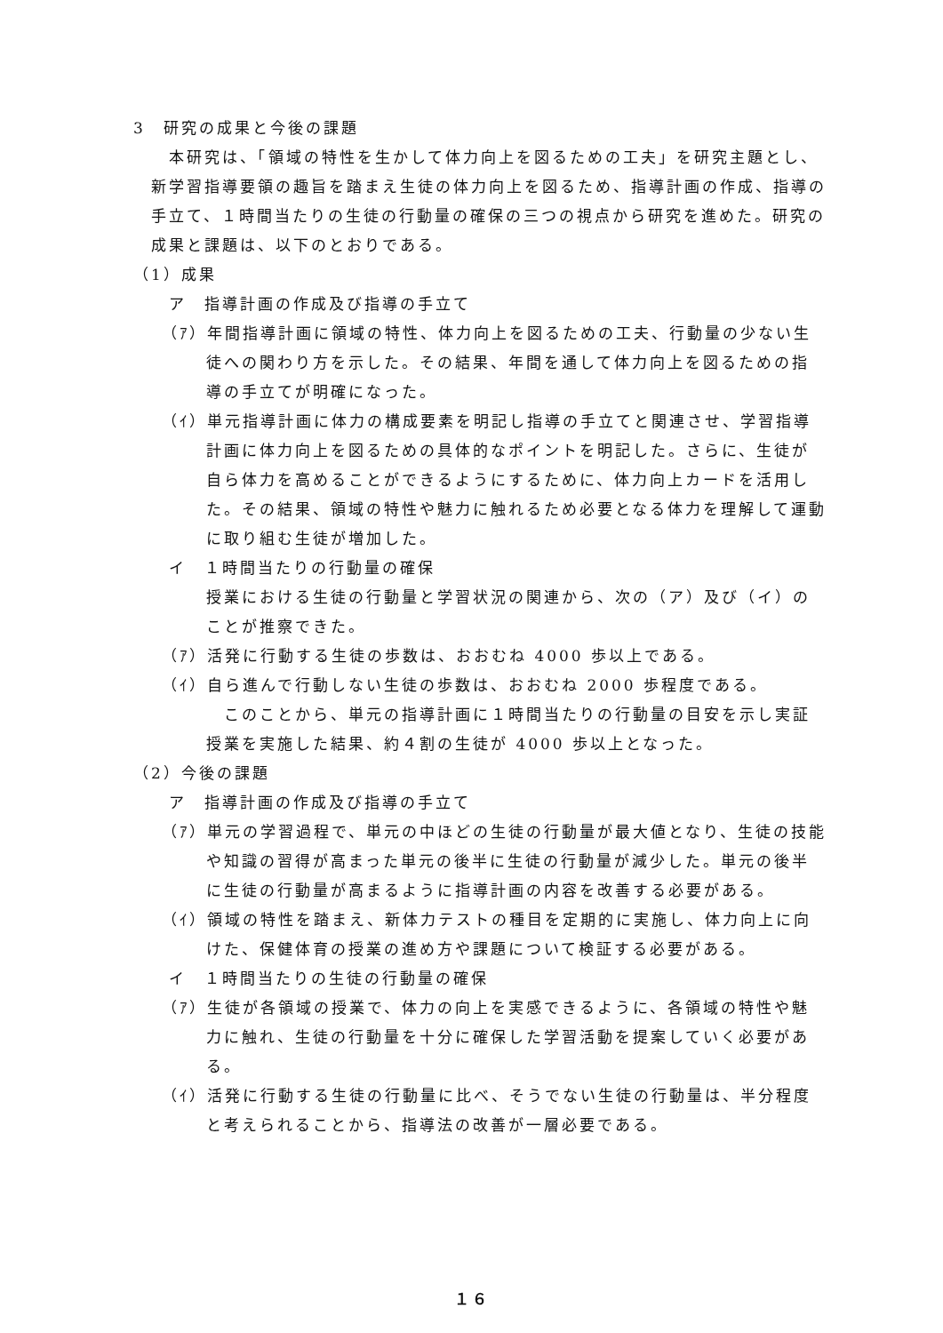3　研究の成果と今後の課題
本研究は、「領域の特性を生かして体力向上を図るための工夫」を研究主題とし、新学習指導要領の趣旨を踏まえ生徒の体力向上を図るため、指導計画の作成、指導の手立て、１時間当たりの生徒の行動量の確保の三つの視点から研究を進めた。研究の成果と課題は、以下のとおりである。
（1）成果
ア　指導計画の作成及び指導の手立て
（ｱ）年間指導計画に領域の特性、体力向上を図るための工夫、行動量の少ない生徒への関わり方を示した。その結果、年間を通して体力向上を図るための指導の手立てが明確になった。
（ｲ）単元指導計画に体力の構成要素を明記し指導の手立てと関連させ、学習指導計画に体力向上を図るための具体的なポイントを明記した。さらに、生徒が自ら体力を高めることができるようにするために、体力向上カードを活用した。その結果、領域の特性や魅力に触れるため必要となる体力を理解して運動に取り組む生徒が増加した。
イ　１時間当たりの行動量の確保
授業における生徒の行動量と学習状況の関連から、次の（ア）及び（イ）のことが推察できた。
（ｱ）活発に行動する生徒の歩数は、おおむね 4000 歩以上である。
（ｲ）自ら進んで行動しない生徒の歩数は、おおむね 2000 歩程度である。
このことから、単元の指導計画に１時間当たりの行動量の目安を示し実証授業を実施した結果、約４割の生徒が 4000 歩以上となった。
（2）今後の課題
ア　指導計画の作成及び指導の手立て
（ｱ）単元の学習過程で、単元の中ほどの生徒の行動量が最大値となり、生徒の技能や知識の習得が高まった単元の後半に生徒の行動量が減少した。単元の後半に生徒の行動量が高まるように指導計画の内容を改善する必要がある。
（ｲ）領域の特性を踏まえ、新体力テストの種目を定期的に実施し、体力向上に向けた、保健体育の授業の進め方や課題について検証する必要がある。
イ　１時間当たりの生徒の行動量の確保
（ｱ）生徒が各領域の授業で、体力の向上を実感できるように、各領域の特性や魅力に触れ、生徒の行動量を十分に確保した学習活動を提案していく必要がある。
（ｲ）活発に行動する生徒の行動量に比べ、そうでない生徒の行動量は、半分程度と考えられることから、指導法の改善が一層必要である。
１６